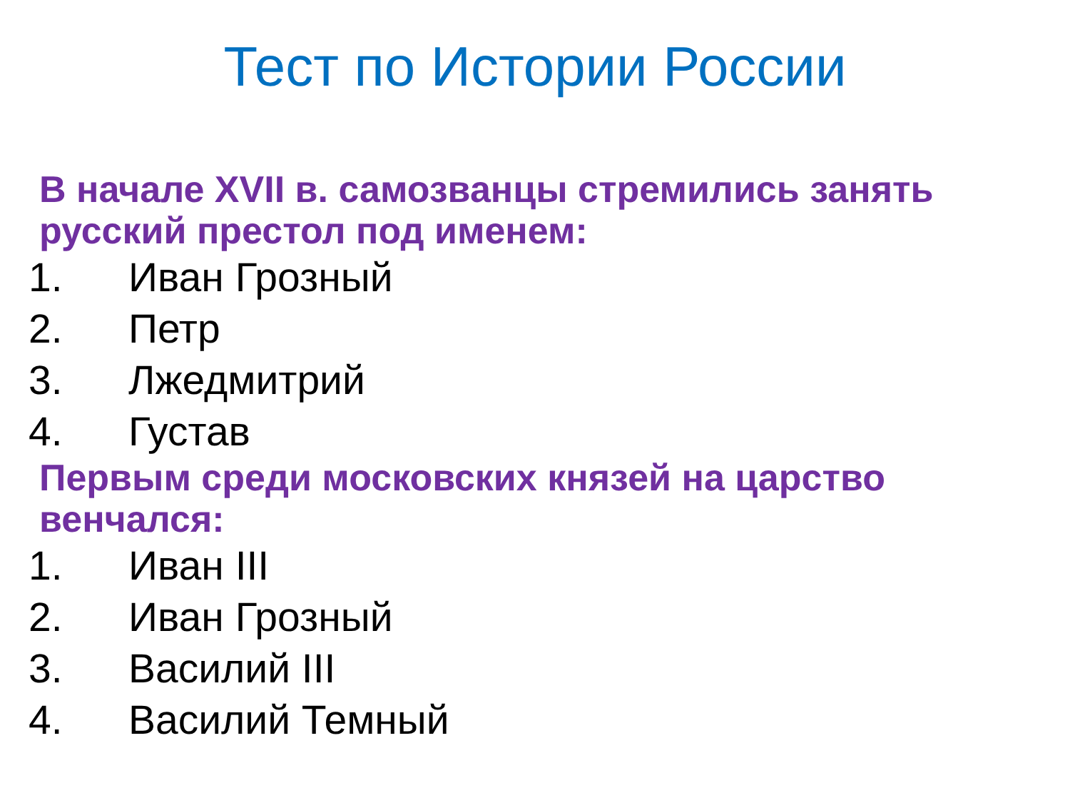Тест по Истории России
В начале XVII в. самозванцы стремились занять русский престол под именем:
1. Иван Грозный
2. Петр
3. Лжедмитрий
4. Густав
Первым среди московских князей на царство венчался:
1. Иван III
2. Иван Грозный
3. Василий III
4. Василий Темный